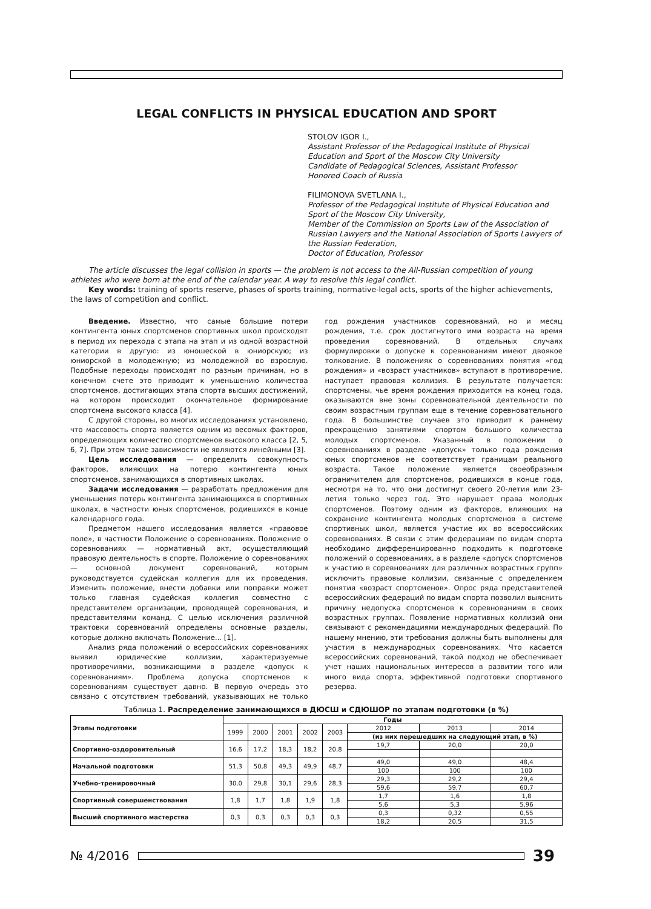LEGAL CONFLICTS IN PHYSICAL EDUCATION AND SPORT
STOLOV IGOR I.,
Assistant Professor of the Pedagogical Institute of Physical Education and Sport of the Moscow City University
Candidate of Pedagogical Sciences, Assistant Professor
Honored Coach of Russia
FILIMONOVA SVETLANA I.,
Professor of the Pedagogical Institute of Physical Education and Sport of the Moscow City University,
Member of the Commission on Sports Law of the Association of Russian Lawyers and the National Association of Sports Lawyers of the Russian Federation,
Doctor of Education, Professor
The article discusses the legal collision in sports — the problem is not access to the All-Russian competition of young athletes who were born at the end of the calendar year. A way to resolve this legal conflict.
Key words: training of sports reserve, phases of sports training, normative-legal acts, sports of the higher achievements, the laws of competition and conflict.
Введение. Известно, что самые большие потери контингента юных спортсменов спортивных школ происходят в период их перехода с этапа на этап и из одной возрастной категории в другую: из юношеской в юниорскую; из юниорской в молодежную; из молодежной во взрослую. Подобные переходы происходят по разным причинам, но в конечном счете это приводит к уменьшению количества спортсменов, достигающих этапа спорта высших достижений, на котором происходит окончательное формирование спортсмена высокого класса [4].
С другой стороны, во многих исследованиях установлено, что массовость спорта является одним из весомых факторов, определяющих количество спортсменов высокого класса [2, 5, 6, 7]. При этом такие зависимости не являются линейными [3].
Цель исследования — определить совокупность факторов, влияющих на потерю контингента юных спортсменов, занимающихся в спортивных школах.
Задачи исследования — разработать предложения для уменьшения потерь контингента занимающихся в спортивных школах, в частности юных спортсменов, родившихся в конце календарного года.
Предметом нашего исследования является «правовое поле», в частности Положение о соревнованиях. Положение о соревнованиях — нормативный акт, осуществляющий правовую деятельность в спорте. Положение о соревнованиях — основной документ соревнований, которым руководствуется судейская коллегия для их проведения. Изменить положение, внести добавки или поправки может только главная судейская коллегия совместно с представителем организации, проводящей соревнования, и представителями команд. С целью исключения различной трактовки соревнований определены основные разделы, которые должно включать Положение... [1].
Анализ ряда положений о всероссийских соревнованиях выявил юридические коллизии, характеризуемые противоречиями, возникающими в разделе «допуск к соревнованиям». Проблема допуска спортсменов к соревнованиям существует давно. В первую очередь это связано с отсутствием требований, указывающих не только год рождения участников соревнований, но и месяц рождения, т.е. срок достигнутого ими возраста на время проведения соревнований. В отдельных случаях формулировки о допуске к соревнованиям имеют двоякое толкование. В положениях о соревнованиях понятия «год рождения» и «возраст участников» вступают в противоречие, наступает правовая коллизия. В результате получается: спортсмены, чье время рождения приходится на конец года, оказываются вне зоны соревновательной деятельности по своим возрастным группам еще в течение соревновательного года. В большинстве случаев это приводит к раннему прекращению занятиями спортом большого количества молодых спортсменов. Указанный в положении о соревнованиях в разделе «допуск» только года рождения юных спортсменов не соответствует границам реального возраста. Такое положение является своеобразным ограничителем для спортсменов, родившихся в конце года, несмотря на то, что они достигнут своего 20-летия или 23-летия только через год. Это нарушает права молодых спортсменов. Поэтому одним из факторов, влияющих на сохранение контингента молодых спортсменов в системе спортивных школ, является участие их во всероссийских соревнованиях. В связи с этим федерациям по видам спорта необходимо дифференцированно подходить к подготовке положений о соревнованиях, а в разделе «допуск спортсменов к участию в соревнованиях для различных возрастных групп» исключить правовые коллизии, связанные с определением понятия «возраст спортсменов». Опрос ряда представителей всероссийских федераций по видам спорта позволил выяснить причину недопуска спортсменов к соревнованиям в своих возрастных группах. Появление нормативных коллизий они связывают с рекомендациями международных федераций. По нашему мнению, эти требования должны быть выполнены для участия в международных соревнованиях. Что касается всероссийских соревнований, такой подход не обеспечивает учет наших национальных интересов в развитии того или иного вида спорта, эффективной подготовки спортивного резерва.
Таблица 1. Распределение занимающихся в ДЮСШ и СДЮШОР по этапам подготовки (в %)
| Этапы подготовки | Годы | | | | | | | |
| --- | --- | --- | --- | --- | --- | --- | --- | --- |
| | 1999 | 2000 | 2001 | 2002 | 2003 | 2012 | 2013 | 2014 |
| | | | | | | (из них перешедших на следующий этап, в %) | | |
| Спортивно-оздоровительный | 16,6 | 17,2 | 18,3 | 18,2 | 20,8 | 19,7 | 20,0 | 20,0 |
| Начальной подготовки | 51,3 | 50,8 | 49,3 | 49,9 | 48,7 | 49,0 | 49,0 | 48,4 |
| | | | | | | 100 | 100 | 100 |
| Учебно-тренировочный | 30,0 | 29,8 | 30,1 | 29,6 | 28,3 | 29,3 | 29,2 | 29,4 |
| | | | | | | 59,6 | 59,7 | 60,7 |
| Спортивный совершенствования | 1,8 | 1,7 | 1,8 | 1,9 | 1,8 | 1,7 | 1,6 | 1,8 |
| | | | | | | 5,6 | 5,3 | 5,96 |
| Высший спортивного мастерства | 0,3 | 0,3 | 0,3 | 0,3 | 0,3 | 0,3 | 0,32 | 0,55 |
| | | | | | | 18,2 | 20,5 | 31,5 |
№ 4/2016
39